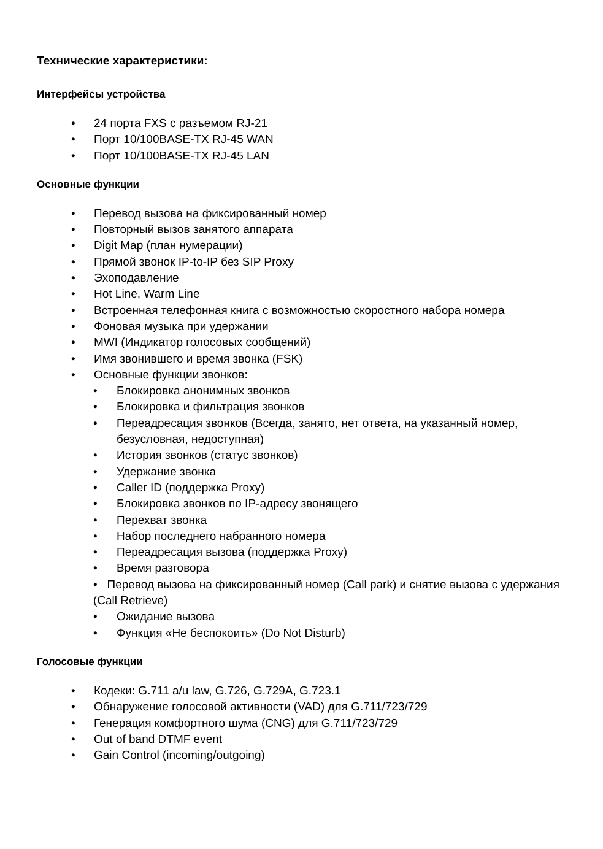Технические характеристики:
Интерфейсы устройства
• 24 порта FXS с разъемом RJ-21
• Порт 10/100BASE-TX RJ-45 WAN
• Порт 10/100BASE-TX RJ-45 LAN
Основные функции
• Перевод вызова на фиксированный номер
• Повторный вызов занятого аппарата
• Digit Map (план нумерации)
• Прямой звонок IP-to-IP без SIP Proxy
• Эхоподавление
• Hot Line, Warm Line
• Встроенная телефонная книга с возможностью скоростного набора номера
• Фоновая музыка при удержании
• MWI (Индикатор голосовых сообщений)
• Имя звонившего и время звонка (FSK)
• Основные функции звонков:
• Блокировка анонимных звонков
• Блокировка и фильтрация звонков
• Переадресация звонков (Всегда, занято, нет ответа, на указанный номер, безусловная, недоступная)
• История звонков (статус звонков)
• Удержание звонка
• Caller ID (поддержка Proxy)
• Блокировка звонков по IP-адресу звонящего
• Перехват звонка
• Набор последнего набранного номера
• Переадресация вызова (поддержка Proxy)
• Время разговора
• Перевод вызова на фиксированный номер (Call park) и снятие вызова с удержания (Call Retrieve)
• Ожидание вызова
• Функция «Не беспокоить» (Do Not Disturb)
Голосовые функции
• Кодеки: G.711 a/u law, G.726, G.729A, G.723.1
• Обнаружение голосовой активности (VAD) для G.711/723/729
• Генерация комфортного шума (CNG) для G.711/723/729
• Out of band DTMF event
• Gain Control (incoming/outgoing)